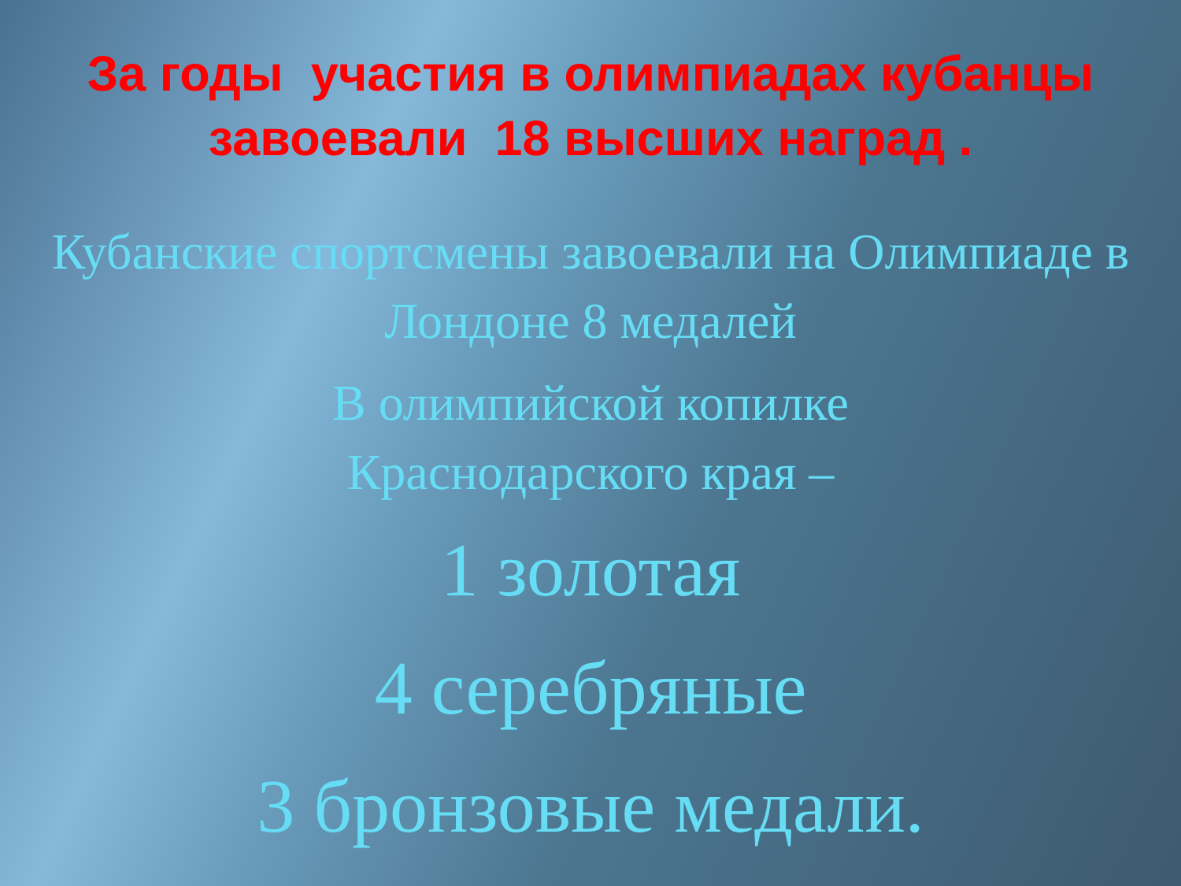За годы участия в олимпиадах кубанцы завоевали 18 высших наград .
Кубанские спортсмены завоевали на Олимпиаде в Лондоне 8 медалей
В олимпийской копилке
Краснодарского края –
1 золотая
4 серебряные
3 бронзовые медали.